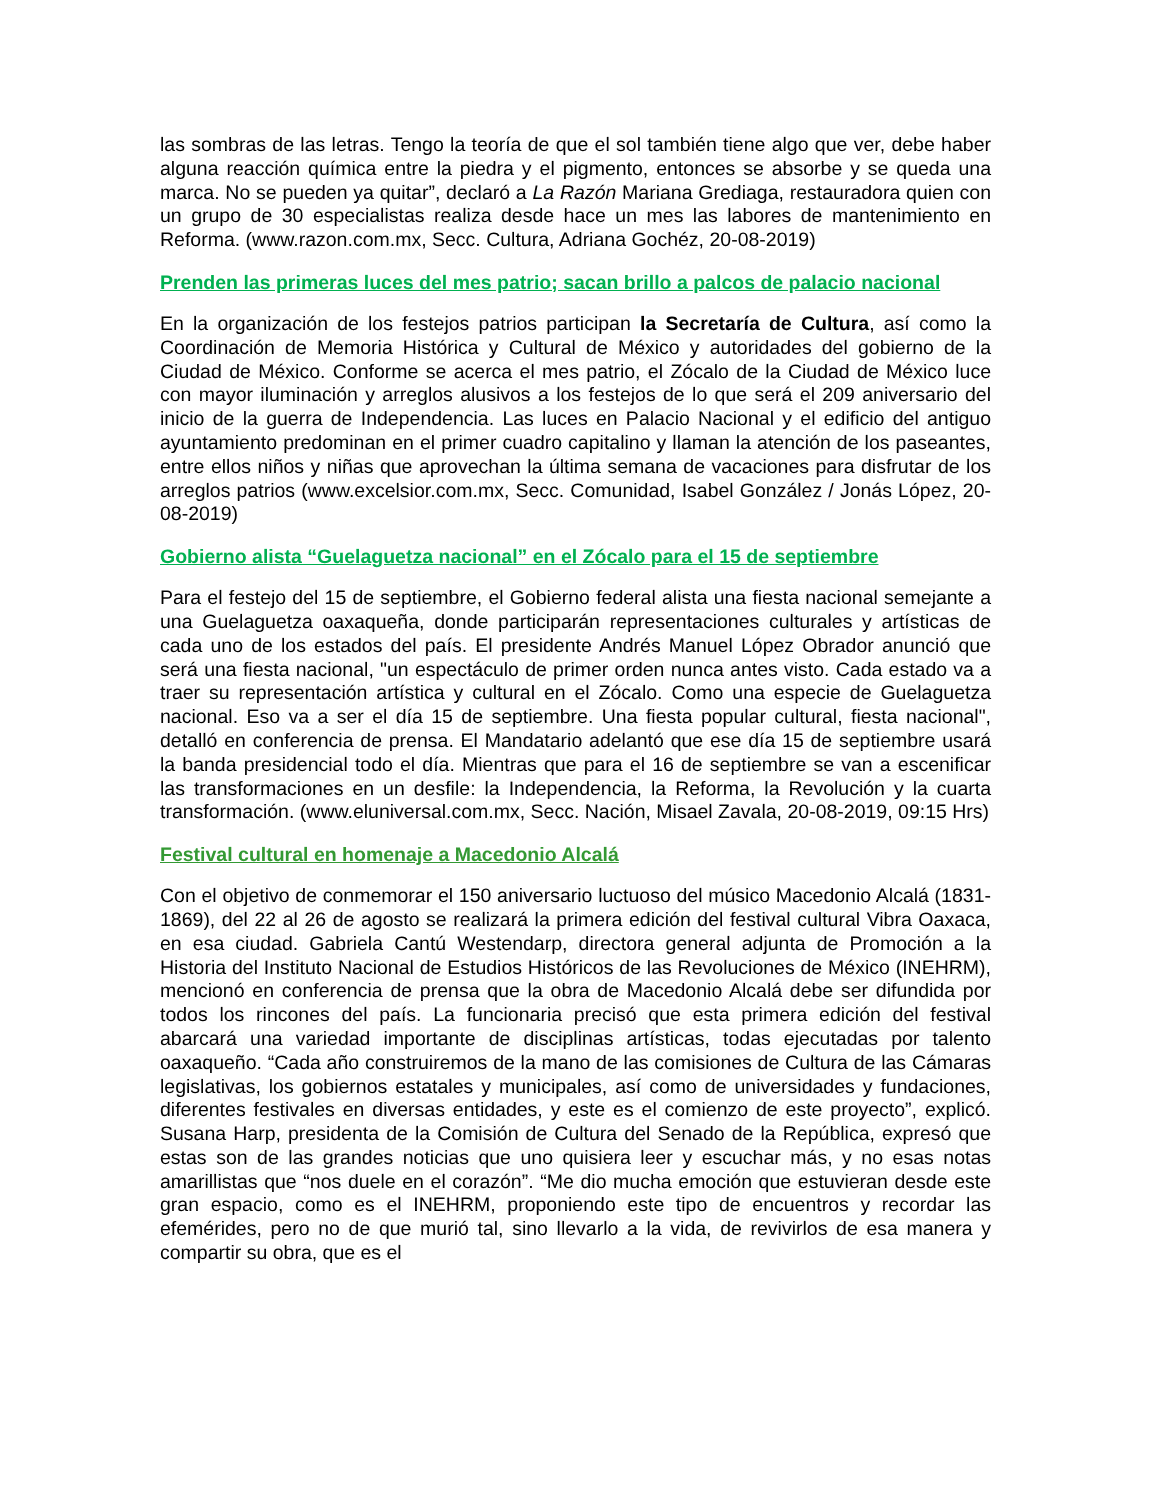las sombras de las letras. Tengo la teoría de que el sol también tiene algo que ver, debe haber alguna reacción química entre la piedra y el pigmento, entonces se absorbe y se queda una marca. No se pueden ya quitar”, declaró a La Razón Mariana Grediaga, restauradora quien con un grupo de 30 especialistas realiza desde hace un mes las labores de mantenimiento en Reforma. (www.razon.com.mx, Secc. Cultura, Adriana Gochéz, 20-08-2019)
Prenden las primeras luces del mes patrio; sacan brillo a palcos de palacio nacional
En la organización de los festejos patrios participan la Secretaría de Cultura, así como la Coordinación de Memoria Histórica y Cultural de México y autoridades del gobierno de la Ciudad de México. Conforme se acerca el mes patrio, el Zócalo de la Ciudad de México luce con mayor iluminación y arreglos alusivos a los festejos de lo que será el 209 aniversario del inicio de la guerra de Independencia. Las luces en Palacio Nacional y el edificio del antiguo ayuntamiento predominan en el primer cuadro capitalino y llaman la atención de los paseantes, entre ellos niños y niñas que aprovechan la última semana de vacaciones para disfrutar de los arreglos patrios (www.excelsior.com.mx, Secc. Comunidad, Isabel González / Jonás López, 20-08-2019)
Gobierno alista “Guelaguetza nacional” en el Zócalo para el 15 de septiembre
Para el festejo del 15 de septiembre, el Gobierno federal alista una fiesta nacional semejante a una Guelaguetza oaxaqueña, donde participarán representaciones culturales y artísticas de cada uno de los estados del país. El presidente Andrés Manuel López Obrador anunció que será una fiesta nacional, "un espectáculo de primer orden nunca antes visto. Cada estado va a traer su representación artística y cultural en el Zócalo. Como una especie de Guelaguetza nacional. Eso va a ser el día 15 de septiembre. Una fiesta popular cultural, fiesta nacional", detalló en conferencia de prensa. El Mandatario adelantó que ese día 15 de septiembre usará la banda presidencial todo el día. Mientras que para el 16 de septiembre se van a escenificar las transformaciones en un desfile: la Independencia, la Reforma, la Revolución y la cuarta transformación. (www.eluniversal.com.mx, Secc. Nación, Misael Zavala, 20-08-2019, 09:15 Hrs)
Festival cultural en homenaje a Macedonio Alcalá
Con el objetivo de conmemorar el 150 aniversario luctuoso del músico Macedonio Alcalá (1831-1869), del 22 al 26 de agosto se realizará la primera edición del festival cultural Vibra Oaxaca, en esa ciudad. Gabriela Cantú Westendarp, directora general adjunta de Promoción a la Historia del Instituto Nacional de Estudios Históricos de las Revoluciones de México (INEHRM), mencionó en conferencia de prensa que la obra de Macedonio Alcalá debe ser difundida por todos los rincones del país. La funcionaria precisó que esta primera edición del festival abarcará una variedad importante de disciplinas artísticas, todas ejecutadas por talento oaxaqueño. “Cada año construiremos de la mano de las comisiones de Cultura de las Cámaras legislativas, los gobiernos estatales y municipales, así como de universidades y fundaciones, diferentes festivales en diversas entidades, y este es el comienzo de este proyecto”, explicó. Susana Harp, presidenta de la Comisión de Cultura del Senado de la República, expresó que estas son de las grandes noticias que uno quisiera leer y escuchar más, y no esas notas amarillistas que “nos duele en el corazón”. “Me dio mucha emoción que estuvieran desde este gran espacio, como es el INEHRM, proponiendo este tipo de encuentros y recordar las efemérides, pero no de que murió tal, sino llevarlo a la vida, de revivirlos de esa manera y compartir su obra, que es el